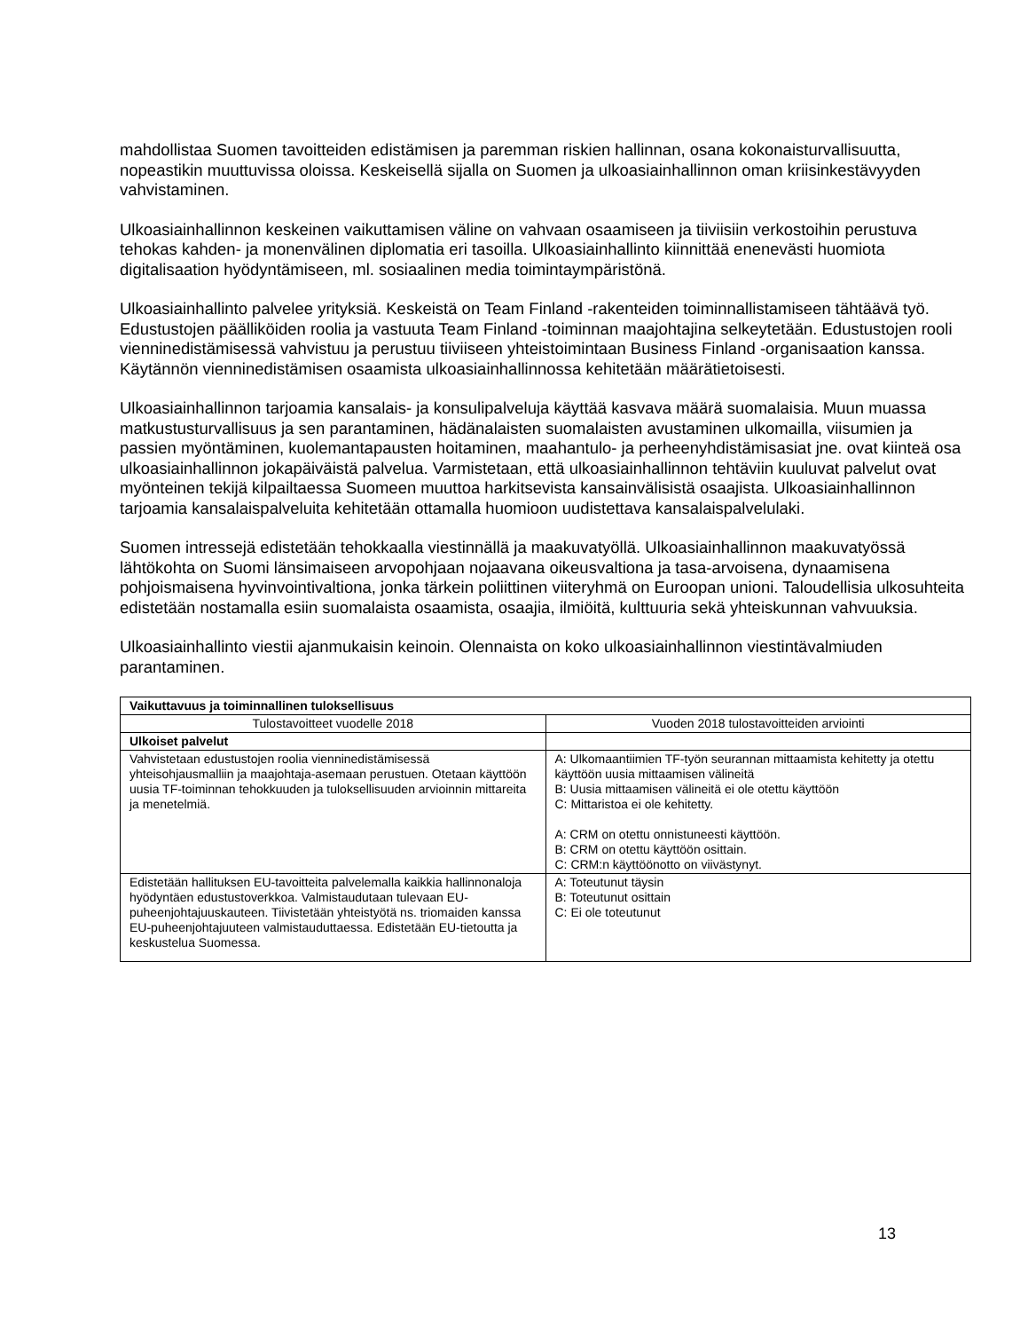mahdollistaa Suomen tavoitteiden edistämisen ja paremman riskien hallinnan, osana kokonaisturvallisuutta, nopeastikin muuttuvissa oloissa. Keskeisellä sijalla on Suomen ja ulkoasiainhallinnon oman kriisinkestävyyden vahvistaminen.
Ulkoasiainhallinnon keskeinen vaikuttamisen väline on vahvaan osaamiseen ja tiiviisiin verkostoihin perustuva tehokas kahden- ja monenvälinen diplomatia eri tasoilla. Ulkoasiainhallinto kiinnittää enenevästi huomiota digitalisaation hyödyntämiseen, ml. sosiaalinen media toimintaympäristönä.
Ulkoasiainhallinto palvelee yrityksiä. Keskeistä on Team Finland -rakenteiden toiminnallistamiseen tähtäävä työ. Edustustojen päälliköiden roolia ja vastuuta Team Finland -toiminnan maajohtajina selkeytetään. Edustustojen rooli vienninedistämisessä vahvistuu ja perustuu tiiviiseen yhteistoimintaan Business Finland -organisaation kanssa. Käytännön vienninedistämisen osaamista ulkoasiainhallinnossa kehitetään määrätietoisesti.
Ulkoasiainhallinnon tarjoamia kansalais- ja konsulipalveluja käyttää kasvava määrä suomalaisia. Muun muassa matkustusturvallisuus ja sen parantaminen, hädänalaisten suomalaisten avustaminen ulkomailla, viisumien ja passien myöntäminen, kuolemantapausten hoitaminen, maahantulo- ja perheenyhdistämisasiat jne. ovat kiinteä osa ulkoasiainhallinnon jokapäiväistä palvelua. Varmistetaan, että ulkoasiainhallinnon tehtäviin kuuluvat palvelut ovat myönteinen tekijä kilpailtaessa Suomeen muuttoa harkitsevista kansainvälisistä osaajista. Ulkoasiainhallinnon tarjoamia kansalaispalveluita kehitetään ottamalla huomioon uudistettava kansalaispalvelulaki.
Suomen intressejä edistetään tehokkaalla viestinnällä ja maakuvatyöllä. Ulkoasiainhallinnon maakuvatyössä lähtökohta on Suomi länsimaiseen arvopohjaan nojaavana oikeusvaltiona ja tasa-arvoisena, dynaamisena pohjoismaisena hyvinvointivaltiona, jonka tärkein poliittinen viiteryhmä on Euroopan unioni. Taloudellisia ulkosuhteita edistetään nostamalla esiin suomalaista osaamista, osaajia, ilmiöitä, kulttuuria sekä yhteiskunnan vahvuuksia.
Ulkoasiainhallinto viestii ajanmukaisin keinoin. Olennaista on koko ulkoasiainhallinnon viestintävalmiuden parantaminen.
| Vaikuttavuus ja toiminnallinen tuloksellisuus | |
| --- | --- |
| Tulostavoitteet vuodelle 2018 | Vuoden 2018 tulostavoitteiden arviointi |
| Ulkoiset palvelut | |
| Vahvistetaan edustustojen roolia vienninedistämisessä yhteisohjausmalliin ja maajohtaja-asemaan perustuen. Otetaan käyttöön uusia TF-toiminnan tehokkuuden ja tuloksellisuuden arvioinnin mittareita ja menetelmiä. | A: Ulkomaantiimien TF-työn seurannan mittaamista kehitetty ja otettu käyttöön uusia mittaamisen välineitä B: Uusia mittaamisen välineitä ei ole otettu käyttöön C: Mittaristoa ei ole kehitetty. A: CRM on otettu onnistuneesti käyttöön. B: CRM on otettu käyttöön osittain. C: CRM:n käyttöönotto on viivästynyt. |
| Edistetään hallituksen EU-tavoitteita palvelemalla kaikkia hallinnonaloja hyödyntäen edustustoverkkoa. Valmistaudutaan tulevaan EU-puheenjohtajuuskauteen. Tiivistetään yhteistyötä ns. triomaiden kanssa EU-puheenjohtajuuteen valmistauduttaessa. Edistetään EU-tietoutta ja keskustelua Suomessa. | A: Toteutunut täysin B: Toteutunut osittain C: Ei ole toteutunut |
13